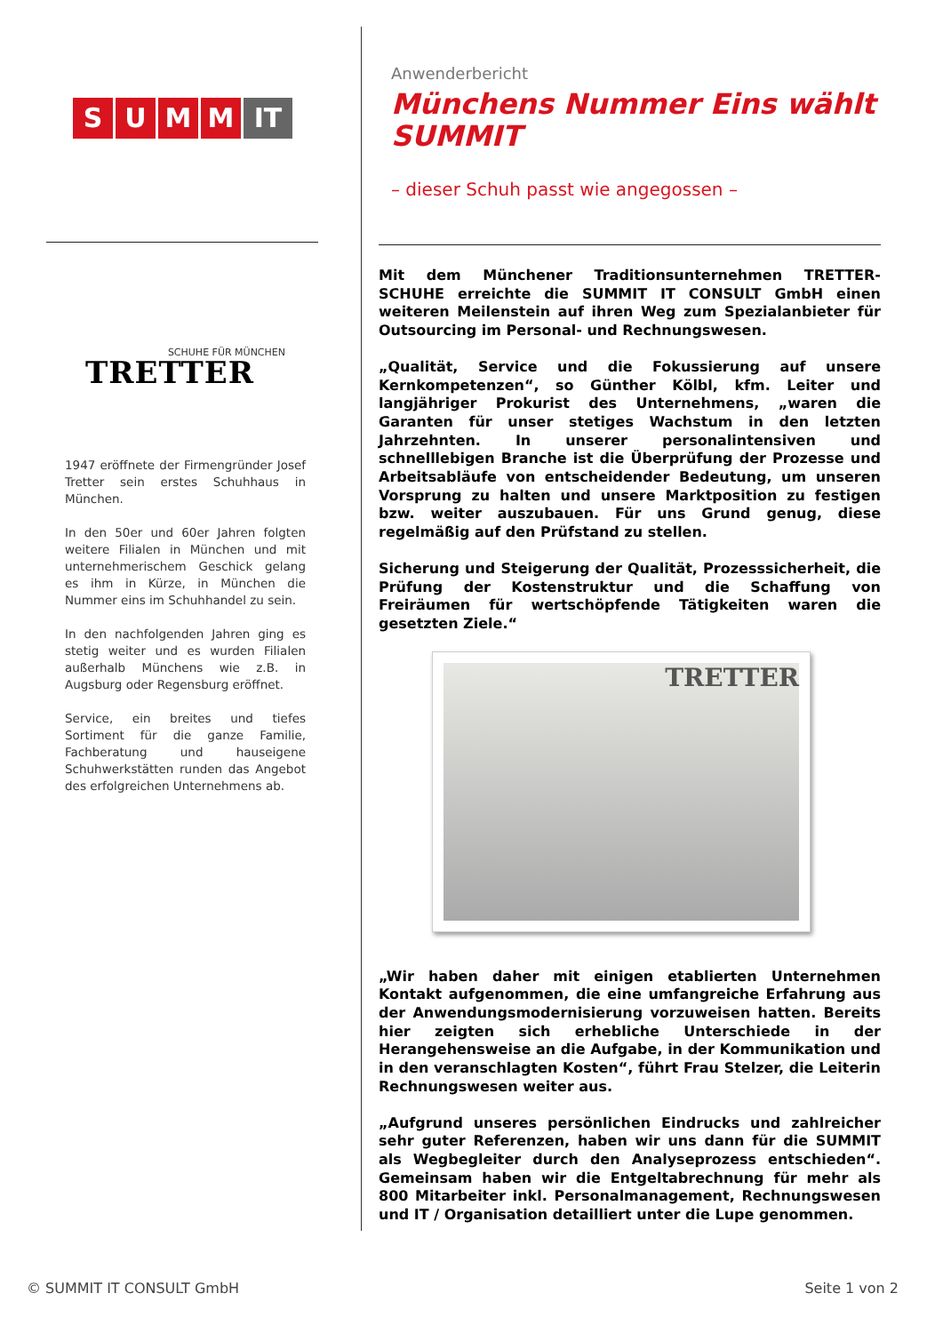SUMM IT
SCHUHE FÜR MÜNCHEN
TRETTER
1947 eröffnete der Firmengründer Josef Tretter sein erstes Schuhhaus in München.
In den 50er und 60er Jahren folgten weitere Filialen in München und mit unternehmerischem Geschick gelang es ihm in Kürze, in München die Nummer eins im Schuhhandel zu sein.
In den nachfolgenden Jahren ging es stetig weiter und es wurden Filialen außerhalb Münchens wie z.B. in Augsburg oder Regensburg eröffnet.
Service, ein breites und tiefes Sortiment für die ganze Familie, Fachberatung und hauseigene Schuhwerkstätten runden das Angebot des erfolgreichen Unternehmens ab.
Anwenderbericht
Münchens Nummer Eins wählt SUMMIT
– dieser Schuh passt wie angegossen –
Mit dem Münchener Traditionsunternehmen TRETTER- SCHUHE erreichte die SUMMIT IT CONSULT GmbH einen weiteren Meilenstein auf ihren Weg zum Spezialanbieter für Outsourcing im Personal- und Rechnungswesen.
„Qualität, Service und die Fokussierung auf unsere Kernkompetenzen“, so Günther Kölbl, kfm. Leiter und langjähriger Prokurist des Unternehmens, „waren die Garanten für unser stetiges Wachstum in den letzten Jahrzehnten. In unserer personalintensiven und schnelllebigen Branche ist die Überprüfung der Prozesse und Arbeitsabläufe von entscheidender Bedeutung, um unseren Vorsprung zu halten und unsere Marktposition zu festigen bzw. weiter auszubauen. Für uns Grund genug, diese regelmäßig auf den Prüfstand zu stellen.
Sicherung und Steigerung der Qualität, Prozesssicherheit, die Prüfung der Kostenstruktur und die Schaffung von Freiräumen für wertschöpfende Tätigkeiten waren die gesetzten Ziele.“
TRETTER
„Wir haben daher mit einigen etablierten Unternehmen Kontakt aufgenommen, die eine umfangreiche Erfahrung aus der Anwendungsmodernisierung vorzuweisen hatten. Bereits hier zeigten sich erhebliche Unterschiede in der Herangehensweise an die Aufgabe, in der Kommunikation und in den veranschlagten Kosten“, führt Frau Stelzer, die Leiterin Rechnungswesen weiter aus.
„Aufgrund unseres persönlichen Eindrucks und zahlreicher sehr guter Referenzen, haben wir uns dann für die SUMMIT als Wegbegleiter durch den Analyseprozess entschieden“. Gemeinsam haben wir die Entgeltabrechnung für mehr als 800 Mitarbeiter inkl. Personalmanagement, Rechnungswesen und IT / Organisation detailliert unter die Lupe genommen.
© SUMMIT IT CONSULT GmbH Seite 1 von 2